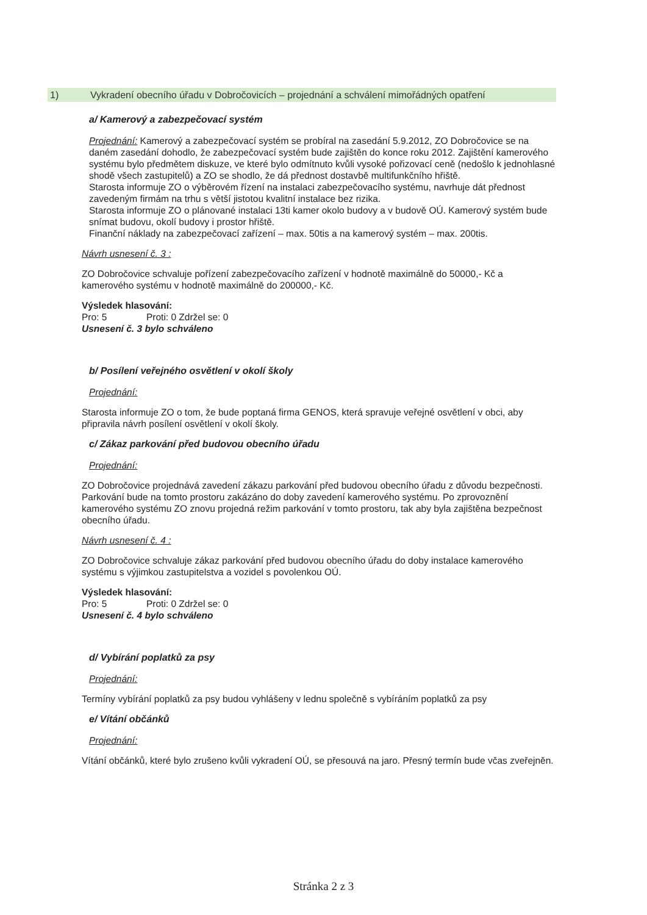1) Vykradení obecního úřadu v Dobročovicích – projednání a schválení mimořádných opatření
a/ Kamerový a zabezpečovací systém
Projednání: Kamerový a zabezpečovací systém se probíral na zasedání 5.9.2012, ZO Dobročovice se na daném zasedání dohodlo, že zabezpečovací systém bude zajištěn do konce roku 2012. Zajištění kamerového systému bylo předmětem diskuze, ve které bylo odmítnuto kvůli vysoké pořizovací ceně (nedošlo k jednohlasné shodě všech zastupitelů) a ZO se shodlo, že dá přednost dostavbě multifunkčního hřiště.
Starosta informuje ZO o výběrovém řízení na instalaci zabezpečovacího systému, navrhuje dát přednost zavedeným firmám na trhu s větší jistotou kvalitní instalace bez rizika.
Starosta informuje ZO o plánované instalaci 13ti kamer okolo budovy a v budově OÚ. Kamerový systém bude snímat budovu, okolí budovy i prostor hřiště.
Finanční náklady na zabezpečovací zařízení – max. 50tis a na kamerový systém – max. 200tis.
Návrh usnesení č. 3 :
ZO Dobročovice schvaluje pořízení zabezpečovacího zařízení v hodnotě maximálně do 50000,- Kč a kamerového systému v hodnotě maximálně do 200000,- Kč.
Výsledek hlasování:
Pro: 5 Proti: 0 Zdržel se: 0
Usnesení č. 3 bylo schváleno
b/ Posílení veřejného osvětlení v okolí školy
Projednání:
Starosta informuje ZO o tom, že bude poptaná firma GENOS, která spravuje veřejné osvětlení v obci, aby připravila návrh posílení osvětlení v okolí školy.
c/ Zákaz parkování před budovou obecního úřadu
Projednání:
ZO Dobročovice projednává zavedení zákazu parkování před budovou obecního úřadu z důvodu bezpečnosti. Parkování bude na tomto prostoru zakázáno do doby zavedení kamerového systému. Po zprovoznění kamerového systému ZO znovu projedná režim parkování v tomto prostoru, tak aby byla zajištěna bezpečnost obecního úřadu.
Návrh usnesení č. 4 :
ZO Dobročovice schvaluje zákaz parkování před budovou obecního úřadu do doby instalace kamerového systému s výjimkou zastupitelstva a vozidel s povolenkou OÚ.
Výsledek hlasování:
Pro: 5 Proti: 0 Zdržel se: 0
Usnesení č. 4 bylo schváleno
d/ Vybírání poplatků za psy
Projednání:
Termíny vybírání poplatků za psy budou vyhlášeny v lednu společně s vybíráním poplatků za psy
e/ Vítání občánků
Projednání:
Vítání občánků, které bylo zrušeno kvůli vykradení OÚ, se přesouvá na jaro. Přesný termín bude včas zveřejněn.
Stránka 2 z 3